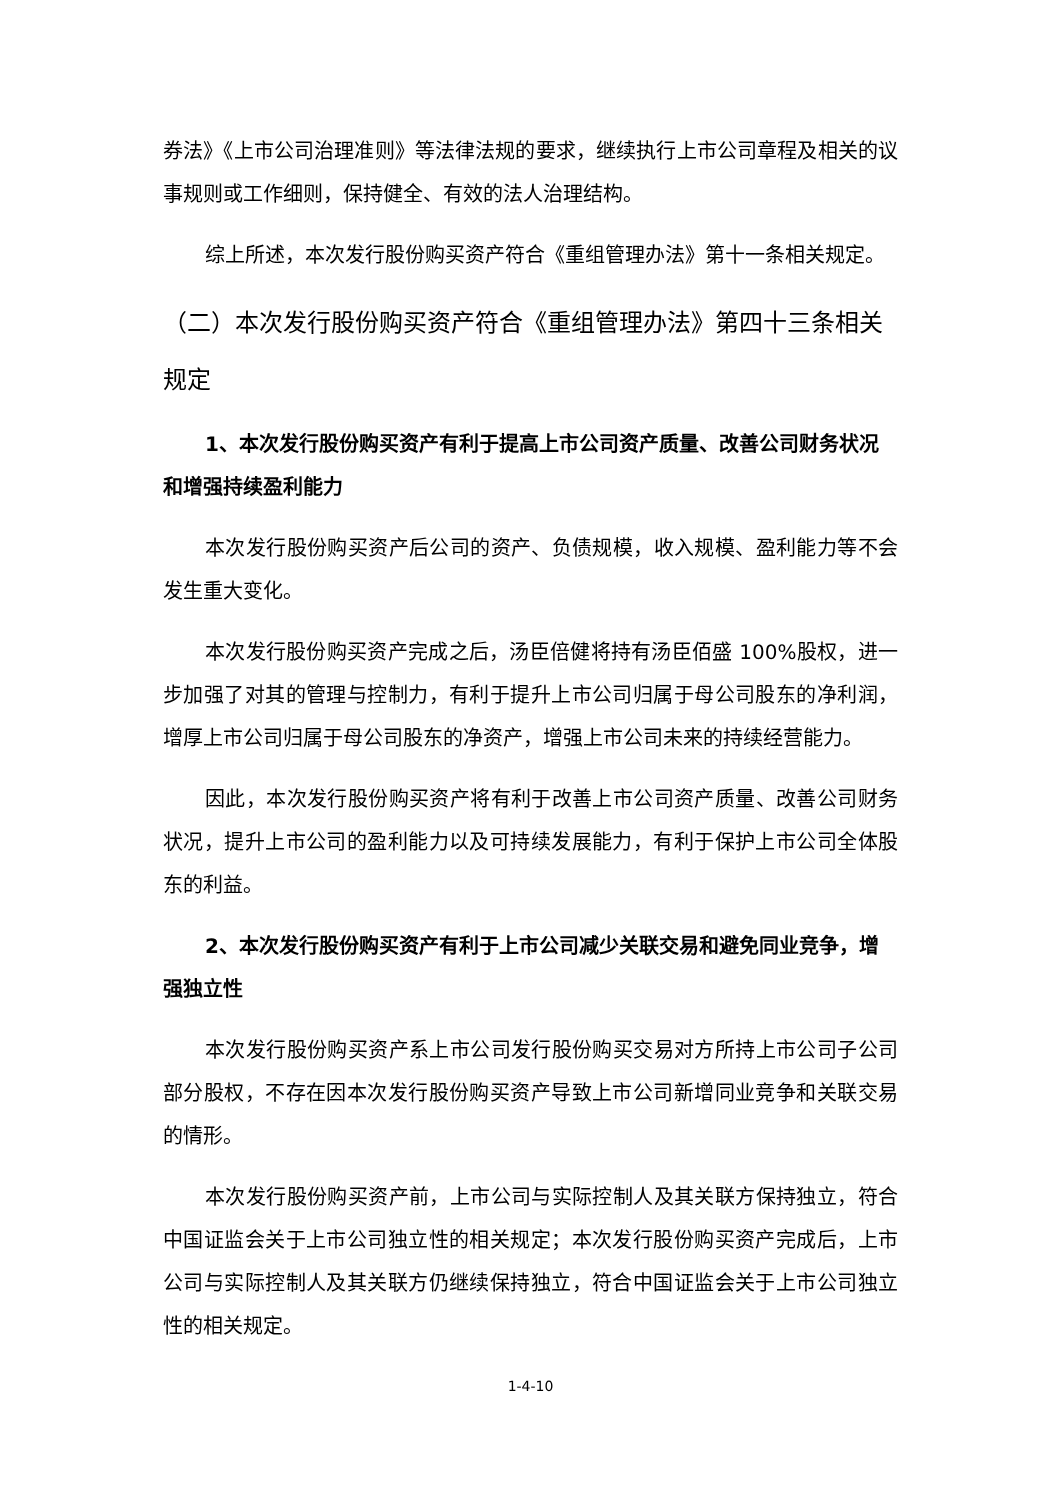券法》《上市公司治理准则》等法律法规的要求，继续执行上市公司章程及相关的议事规则或工作细则，保持健全、有效的法人治理结构。
综上所述，本次发行股份购买资产符合《重组管理办法》第十一条相关规定。
（二）本次发行股份购买资产符合《重组管理办法》第四十三条相关规定
1、本次发行股份购买资产有利于提高上市公司资产质量、改善公司财务状况和增强持续盈利能力
本次发行股份购买资产后公司的资产、负债规模，收入规模、盈利能力等不会发生重大变化。
本次发行股份购买资产完成之后，汤臣倍健将持有汤臣佰盛 100%股权，进一步加强了对其的管理与控制力，有利于提升上市公司归属于母公司股东的净利润，增厚上市公司归属于母公司股东的净资产，增强上市公司未来的持续经营能力。
因此，本次发行股份购买资产将有利于改善上市公司资产质量、改善公司财务状况，提升上市公司的盈利能力以及可持续发展能力，有利于保护上市公司全体股东的利益。
2、本次发行股份购买资产有利于上市公司减少关联交易和避免同业竞争，增强独立性
本次发行股份购买资产系上市公司发行股份购买交易对方所持上市公司子公司部分股权，不存在因本次发行股份购买资产导致上市公司新增同业竞争和关联交易的情形。
本次发行股份购买资产前，上市公司与实际控制人及其关联方保持独立，符合中国证监会关于上市公司独立性的相关规定；本次发行股份购买资产完成后，上市公司与实际控制人及其关联方仍继续保持独立，符合中国证监会关于上市公司独立性的相关规定。
1-4-10